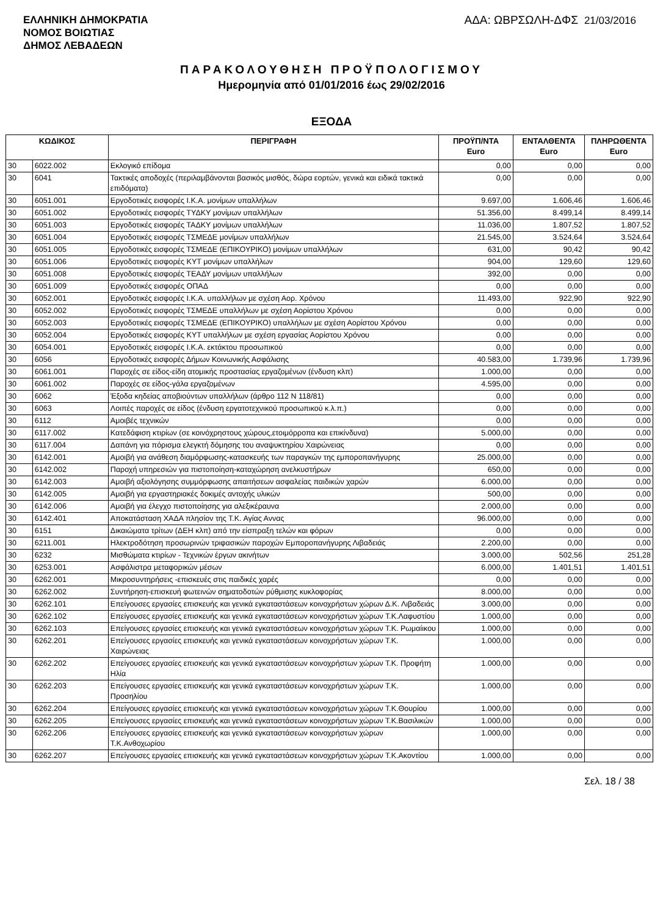ΕΛΛΗΝΙΚΗ ΔΗΜΟΚΡΑΤΙΑ
ΝΟΜΟΣ ΒΟΙΩΤΙΑΣ
ΔΗΜΟΣ ΛΕΒΑΔΕΩΝ
ΑΔΑ: ΩΒΡΣΩΛΗ-ΔΦΣ 21/03/2016
ΠΑΡΑΚΟΛΟΥΘΗΣΗ ΠΡΟΫΠΟΛΟΓΙΣΜΟΥ
Ημερομηνία από 01/01/2016 έως 29/02/2016
ΕΞΟΔΑ
| ΚΩΔΙΚΟΣ | | ΠΕΡΙΓΡΑΦΗ | ΠΡΟΫΠ/ΝΤΑ Euro | ΕΝΤΑΛΘΕΝΤΑ Euro | ΠΛΗΡΩΘΕΝΤΑ Euro |
| --- | --- | --- | --- | --- | --- |
| 30 | 6022.002 | Εκλογικό επίδομα | 0,00 | 0,00 | 0,00 |
| 30 | 6041 | Τακτικές αποδοχές (περιλαμβάνονται βασικός μισθός, δώρα εορτών, γενικά και ειδικά τακτικά επιδόματα) | 0,00 | 0,00 | 0,00 |
| 30 | 6051.001 | Εργοδοτικές εισφορές Ι.Κ.Α. μονίμων υπαλλήλων | 9.697,00 | 1.606,46 | 1.606,46 |
| 30 | 6051.002 | Εργοδοτικές εισφορές ΤΥΔΚΥ μονίμων υπαλλήλων | 51.356,00 | 8.499,14 | 8.499,14 |
| 30 | 6051.003 | Εργοδοτικές εισφορές ΤΑΔΚΥ μονίμων υπαλλήλων | 11.036,00 | 1.807,52 | 1.807,52 |
| 30 | 6051.004 | Εργοδοτικές εισφορές ΤΣΜΕΔΕ μονίμων υπαλλήλων | 21.545,00 | 3.524,64 | 3.524,64 |
| 30 | 6051.005 | Εργοδοτικές εισφορές ΤΣΜΕΔΕ (ΕΠΙΚΟΥΡΙΚΟ) μονίμων υπαλλήλων | 631,00 | 90,42 | 90,42 |
| 30 | 6051.006 | Εργοδοτικές εισφορές ΚΥΤ μονίμων υπαλλήλων | 904,00 | 129,60 | 129,60 |
| 30 | 6051.008 | Εργοδοτικές εισφορές ΤΕΑΔΥ μονίμων υπαλλήλων | 392,00 | 0,00 | 0,00 |
| 30 | 6051.009 | Εργοδοτικές εισφορές ΟΠΑΔ | 0,00 | 0,00 | 0,00 |
| 30 | 6052.001 | Εργοδοτικές εισφορές Ι.Κ.Α. υπαλλήλων με σχέση Αορ. Χρόνου | 11.493,00 | 922,90 | 922,90 |
| 30 | 6052.002 | Εργοδοτικές εισφορές ΤΣΜΕΔΕ υπαλλήλων με σχέση Αορίστου Χρόνου | 0,00 | 0,00 | 0,00 |
| 30 | 6052.003 | Εργοδοτικές εισφορές ΤΣΜΕΔΕ (ΕΠΙΚΟΥΡΙΚΟ) υπαλλήλων με σχέση Αορίστου Χρόνου | 0,00 | 0,00 | 0,00 |
| 30 | 6052.004 | Εργοδοτικές εισφορές ΚΥΤ υπαλλήλων με σχέση εργασίας Αορίστου Χρόνου | 0,00 | 0,00 | 0,00 |
| 30 | 6054.001 | Εργοδοτικές εισφορές Ι.Κ.Α. εκτάκτου προσωπικού | 0,00 | 0,00 | 0,00 |
| 30 | 6056 | Εργοδοτικές εισφορές Δήμων Κοινωνικής Ασφάλισης | 40.583,00 | 1.739,96 | 1.739,96 |
| 30 | 6061.001 | Παροχές σε είδος-είδη ατομικής προστασίας εργαζομένων (ένδυση κλπ) | 1.000,00 | 0,00 | 0,00 |
| 30 | 6061.002 | Παροχές σε είδος-γάλα εργαζομένων | 4.595,00 | 0,00 | 0,00 |
| 30 | 6062 | Έξοδα κηδείας αποβιούντων υπαλλήλων (άρθρο 112 Ν 118/81) | 0,00 | 0,00 | 0,00 |
| 30 | 6063 | Λοιπές παροχές σε είδος (ένδυση εργατοτεχνικού προσωπικού κ.λ.π.) | 0,00 | 0,00 | 0,00 |
| 30 | 6112 | Αμοιβές τεχνικών | 0,00 | 0,00 | 0,00 |
| 30 | 6117.002 | Κατεδάφιση κτιρίων (σε κοινόχρηστους χώρους,ετοιμόρροπα και επικίνδυνα) | 5.000,00 | 0,00 | 0,00 |
| 30 | 6117.004 | Δαπάνη για πόρισμα ελεγκτή δόμησης του αναψυκτηρίου Χαιρώνειας | 0,00 | 0,00 | 0,00 |
| 30 | 6142.001 | Αμοιβή για ανάθεση διαμόρφωσης-κατασκευής των παραγκών της εμποροπανήγυρης | 25.000,00 | 0,00 | 0,00 |
| 30 | 6142.002 | Παροχή υπηρεσιών για πιστοποίηση-καταχώρηση ανελκυστήρων | 650,00 | 0,00 | 0,00 |
| 30 | 6142.003 | Αμοιβή αξιολόγησης συμμόρφωσης απαιτήσεων ασφαλείας παιδικών χαρών | 6.000,00 | 0,00 | 0,00 |
| 30 | 6142.005 | Αμοιβή για εργαστηριακές δοκιμές αντοχής υλικών | 500,00 | 0,00 | 0,00 |
| 30 | 6142.006 | Αμοιβή για έλεγχο πιστοποίησης για αλεξικέραυνα | 2.000,00 | 0,00 | 0,00 |
| 30 | 6142.401 | Αποκατάσταση ΧΑΔΑ πλησίον της Τ.Κ. Αγίας Αννας | 96.000,00 | 0,00 | 0,00 |
| 30 | 6151 | Δικαιώματα τρίτων (ΔΕΗ κλπ) από την είσπραξη τελών και φόρων | 0,00 | 0,00 | 0,00 |
| 30 | 6211.001 | Ηλεκτροδότηση προσωρινών τριφασικών παροχών Εμποροπανήγυρης Λιβαδειάς | 2.200,00 | 0,00 | 0,00 |
| 30 | 6232 | Μισθώματα κτιρίων - Τεχνικών έργων ακινήτων | 3.000,00 | 502,56 | 251,28 |
| 30 | 6253.001 | Ασφάλιστρα μεταφορικών μέσων | 6.000,00 | 1.401,51 | 1.401,51 |
| 30 | 6262.001 | Μικροσυντηρήσεις -επισκευές στις παιδικές χαρές | 0,00 | 0,00 | 0,00 |
| 30 | 6262.002 | Συντήρηση-επισκευή φωτεινών σηματοδοτών ρύθμισης κυκλοφορίας | 8.000,00 | 0,00 | 0,00 |
| 30 | 6262.101 | Επείγουσες εργασίες επισκευής και γενικά εγκαταστάσεων κοινοχρήστων χώρων Δ.Κ. Λιβαδειάς | 3.000,00 | 0,00 | 0,00 |
| 30 | 6262.102 | Επείγουσες εργασίες επισκευής και γενικά εγκαταστάσεων κοινοχρήστων χώρων Τ.Κ.Λαφυστίου | 1.000,00 | 0,00 | 0,00 |
| 30 | 6262.103 | Επείγουσες εργασίες επισκευής και γενικά εγκαταστάσεων κοινοχρήστων χώρων Τ.Κ. Ρωμαίικου | 1.000,00 | 0,00 | 0,00 |
| 30 | 6262.201 | Επείγουσες εργασίες επισκευής και γενικά εγκαταστάσεων κοινοχρήστων χώρων Τ.Κ. Χαιρώνειας | 1.000,00 | 0,00 | 0,00 |
| 30 | 6262.202 | Επείγουσες εργασίες επισκευής και γενικά εγκαταστάσεων κοινοχρήστων χώρων Τ.Κ. Προφήτη Ηλία | 1.000,00 | 0,00 | 0,00 |
| 30 | 6262.203 | Επείγουσες εργασίες επισκευής και γενικά εγκαταστάσεων κοινοχρήστων χώρων Τ.Κ. Προσηλίου | 1.000,00 | 0,00 | 0,00 |
| 30 | 6262.204 | Επείγουσες εργασίες επισκευής και γενικά εγκαταστάσεων κοινοχρήστων χώρων Τ.Κ.Θουρίου | 1.000,00 | 0,00 | 0,00 |
| 30 | 6262.205 | Επείγουσες εργασίες επισκευής και γενικά εγκαταστάσεων κοινοχρήστων χώρων Τ.Κ.Βασιλικών | 1.000,00 | 0,00 | 0,00 |
| 30 | 6262.206 | Επείγουσες εργασίες επισκευής και γενικά εγκαταστάσεων κοινοχρήστων χώρων Τ.Κ.Ανθοχωρίου | 1.000,00 | 0,00 | 0,00 |
| 30 | 6262.207 | Επείγουσες εργασίες επισκευής και γενικά εγκαταστάσεων κοινοχρήστων χώρων Τ.Κ.Ακοντίου | 1.000,00 | 0,00 | 0,00 |
Σελ. 18 / 38